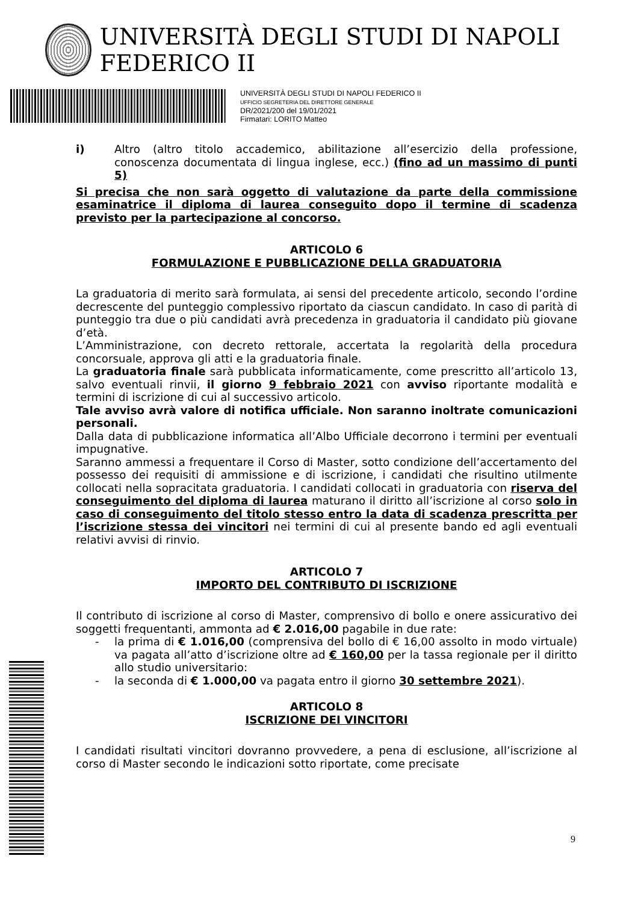UNIVERSITÀ DEGLI STUDI DI NAPOLI FEDERICO II
UNIVERSITÀ DEGLI STUDI DI NAPOLI FEDERICO II
UFFICIO SEGRETERIA DEL DIRETTORE GENERALE
DR/2021/200 del 19/01/2021
Firmatari: LORITO Matteo
i) Altro (altro titolo accademico, abilitazione all’esercizio della professione, conoscenza documentata di lingua inglese, ecc.) (fino ad un massimo di punti 5)
Si precisa che non sarà oggetto di valutazione da parte della commissione esaminatrice il diploma di laurea conseguito dopo il termine di scadenza previsto per la partecipazione al concorso.
ARTICOLO 6
FORMULAZIONE E PUBBLICAZIONE DELLA GRADUATORIA
La graduatoria di merito sarà formulata, ai sensi del precedente articolo, secondo l’ordine decrescente del punteggio complessivo riportato da ciascun candidato. In caso di parità di punteggio tra due o più candidati avrà precedenza in graduatoria il candidato più giovane d’età.
L’Amministrazione, con decreto rettorale, accertata la regolarità della procedura concorsuale, approva gli atti e la graduatoria finale.
La graduatoria finale sarà pubblicata informaticamente, come prescritto all’articolo 13, salvo eventuali rinvii, il giorno 9 febbraio 2021 con avviso riportante modalità e termini di iscrizione di cui al successivo articolo.
Tale avviso avrà valore di notifica ufficiale. Non saranno inoltrate comunicazioni personali.
Dalla data di pubblicazione informatica all’Albo Ufficiale decorrono i termini per eventuali impugnative.
Saranno ammessi a frequentare il Corso di Master, sotto condizione dell’accertamento del possesso dei requisiti di ammissione e di iscrizione, i candidati che risultino utilmente collocati nella sopracitata graduatoria. I candidati collocati in graduatoria con riserva del conseguimento del diploma di laurea maturano il diritto all’iscrizione al corso solo in caso di conseguimento del titolo stesso entro la data di scadenza prescritta per l’iscrizione stessa dei vincitori nei termini di cui al presente bando ed agli eventuali relativi avvisi di rinvio.
ARTICOLO 7
IMPORTO DEL CONTRIBUTO DI ISCRIZIONE
Il contributo di iscrizione al corso di Master, comprensivo di bollo e onere assicurativo dei soggetti frequentanti, ammonta ad € 2.016,00 pagabile in due rate:
- la prima di € 1.016,00 (comprensiva del bollo di € 16,00 assolto in modo virtuale) va pagata all’atto d’iscrizione oltre ad € 160,00 per la tassa regionale per il diritto allo studio universitario:
- la seconda di € 1.000,00 va pagata entro il giorno 30 settembre 2021).
ARTICOLO 8
ISCRIZIONE DEI VINCITORI
I candidati risultati vincitori dovranno provvedere, a pena di esclusione, all’iscrizione al corso di Master secondo le indicazioni sotto riportate, come precisate
9